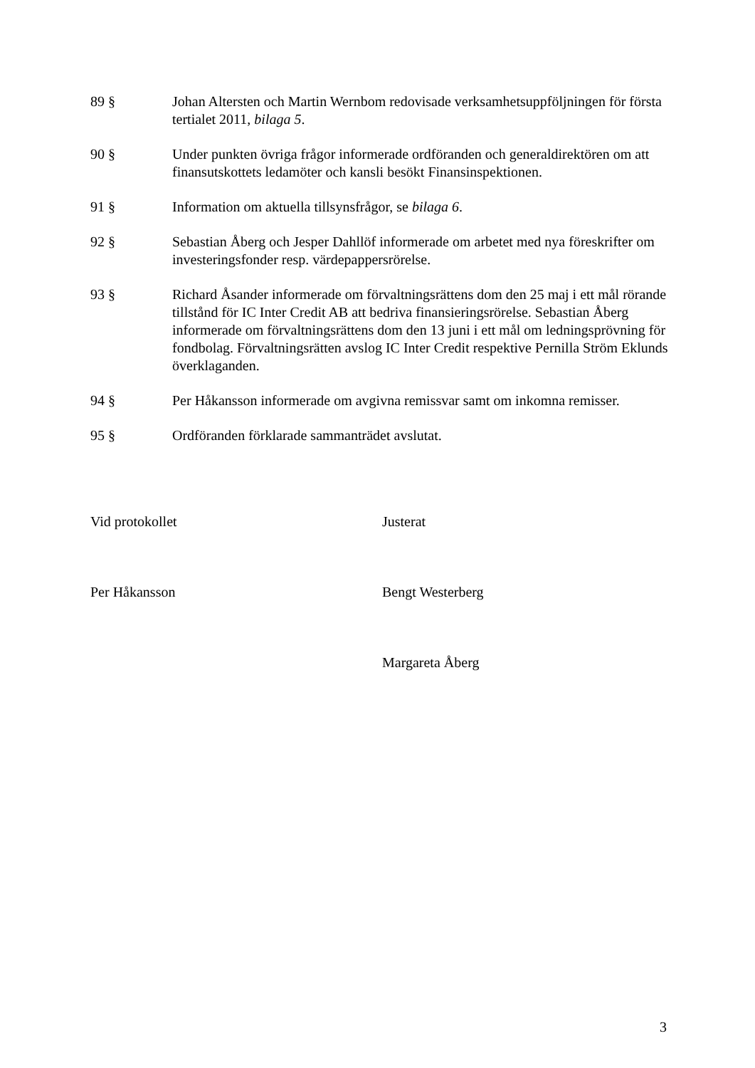89 § Johan Altersten och Martin Wernbom redovisade verksamhetsuppföljningen för första tertialet 2011, bilaga 5.
90 § Under punkten övriga frågor informerade ordföranden och generaldirektören om att finansutskottets ledamöter och kansli besökt Finansinspektionen.
91 § Information om aktuella tillsynsfrågor, se bilaga 6.
92 § Sebastian Åberg och Jesper Dahllöf informerade om arbetet med nya föreskrifter om investeringsfonder resp. värdepappersrörelse.
93 § Richard Åsander informerade om förvaltningsrättens dom den 25 maj i ett mål rörande tillstånd för IC Inter Credit AB att bedriva finansieringsrörelse. Sebastian Åberg informerade om förvaltningsrättens dom den 13 juni i ett mål om ledningsprövning för fondbolag. Förvaltningsrätten avslog IC Inter Credit respektive Pernilla Ström Eklunds överklaganden.
94 § Per Håkansson informerade om avgivna remissvar samt om inkomna remisser.
95 § Ordföranden förklarade sammanträdet avslutat.
Vid protokollet Justerat
Per Håkansson Bengt Westerberg
Margareta Åberg
3